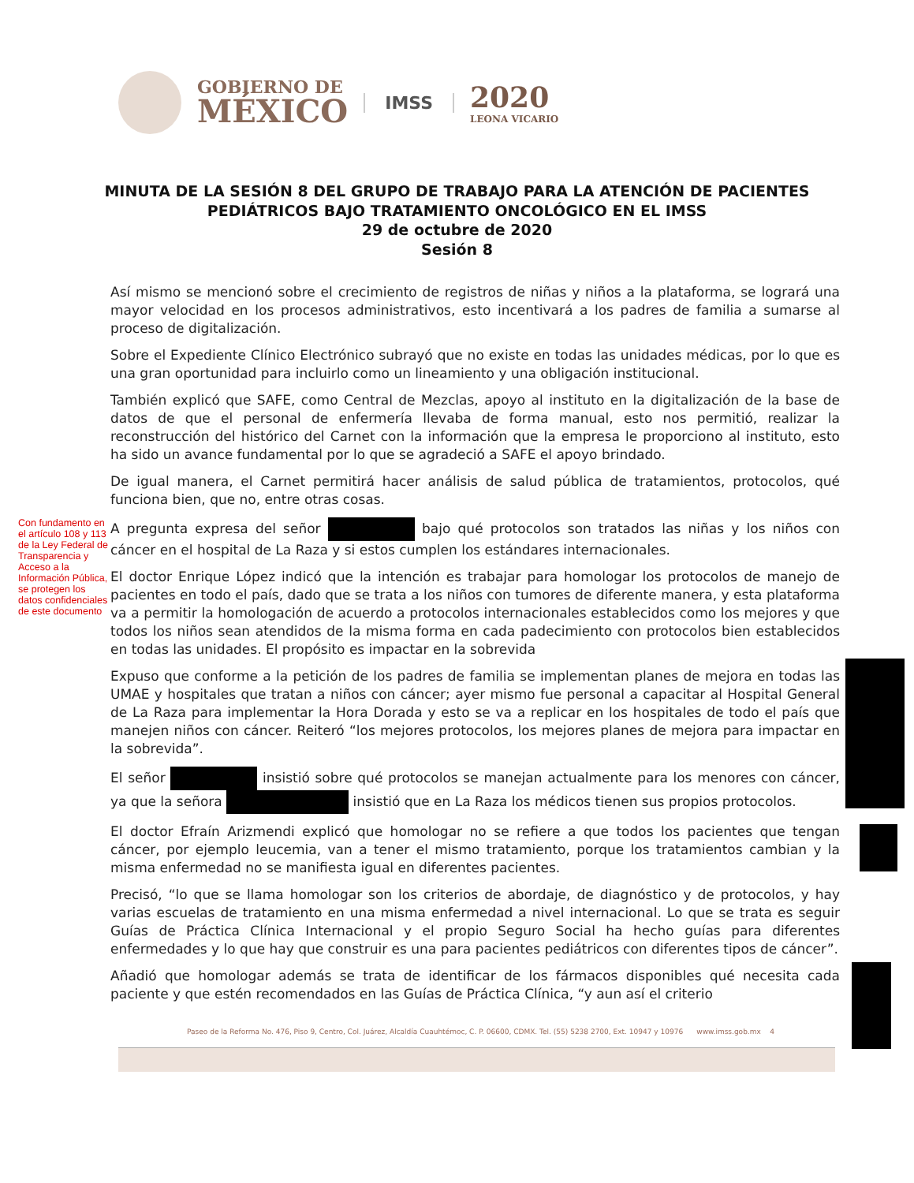GOBIERNO DE
MÉXICO
IMSS
2020
LEONA VICARIO
MINUTA DE LA SESIÓN 8 DEL GRUPO DE TRABAJO PARA LA ATENCIÓN DE PACIENTES PEDIÁTRICOS BAJO TRATAMIENTO ONCOLÓGICO EN EL IMSS
29 de octubre de 2020
Sesión 8
Así mismo se mencionó sobre el crecimiento de registros de niñas y niños a la plataforma, se logrará una mayor velocidad en los procesos administrativos, esto incentivará a los padres de familia a sumarse al proceso de digitalización.
Sobre el Expediente Clínico Electrónico subrayó que no existe en todas las unidades médicas, por lo que es una gran oportunidad para incluirlo como un lineamiento y una obligación institucional.
También explicó que SAFE, como Central de Mezclas, apoyo al instituto en la digitalización de la base de datos de que el personal de enfermería llevaba de forma manual, esto nos permitió, realizar la reconstrucción del histórico del Carnet con la información que la empresa le proporciono al instituto, esto ha sido un avance fundamental por lo que se agradeció a SAFE el apoyo brindado.
De igual manera, el Carnet permitirá hacer análisis de salud pública de tratamientos, protocolos, qué funciona bien, que no, entre otras cosas.
Con fundamento en el artículo 108 y 113 de la Ley Federal de Transparencia y Acceso a la Información Pública, se protegen los datos confidenciales de este documento
A pregunta expresa del señor bajo qué protocolos son tratados las niñas y los niños con cáncer en el hospital de La Raza y si estos cumplen los estándares internacionales.
El doctor Enrique López indicó que la intención es trabajar para homologar los protocolos de manejo de pacientes en todo el país, dado que se trata a los niños con tumores de diferente manera, y esta plataforma va a permitir la homologación de acuerdo a protocolos internacionales establecidos como los mejores y que todos los niños sean atendidos de la misma forma en cada padecimiento con protocolos bien establecidos en todas las unidades. El propósito es impactar en la sobrevida
Expuso que conforme a la petición de los padres de familia se implementan planes de mejora en todas las UMAE y hospitales que tratan a niños con cáncer; ayer mismo fue personal a capacitar al Hospital General de La Raza para implementar la Hora Dorada y esto se va a replicar en los hospitales de todo el país que manejen niños con cáncer. Reiteró “los mejores protocolos, los mejores planes de mejora para impactar en la sobrevida”.
El señor insistió sobre qué protocolos se manejan actualmente para los menores con cáncer, ya que la señora insistió que en La Raza los médicos tienen sus propios protocolos.
El doctor Efraín Arizmendi explicó que homologar no se refiere a que todos los pacientes que tengan cáncer, por ejemplo leucemia, van a tener el mismo tratamiento, porque los tratamientos cambian y la misma enfermedad no se manifiesta igual en diferentes pacientes.
Precisó, “lo que se llama homologar son los criterios de abordaje, de diagnóstico y de protocolos, y hay varias escuelas de tratamiento en una misma enfermedad a nivel internacional. Lo que se trata es seguir Guías de Práctica Clínica Internacional y el propio Seguro Social ha hecho guías para diferentes enfermedades y lo que hay que construir es una para pacientes pediátricos con diferentes tipos de cáncer”.
Añadió que homologar además se trata de identificar de los fármacos disponibles qué necesita cada paciente y que estén recomendados en las Guías de Práctica Clínica, “y aun así el criterio
Paseo de la Reforma No. 476, Piso 9, Centro, Col. Juárez, Alcaldía Cuauhtémoc, C. P. 06600, CDMX. Tel. (55) 5238 2700, Ext. 10947 y 10976 www.imss.gob.mx 4